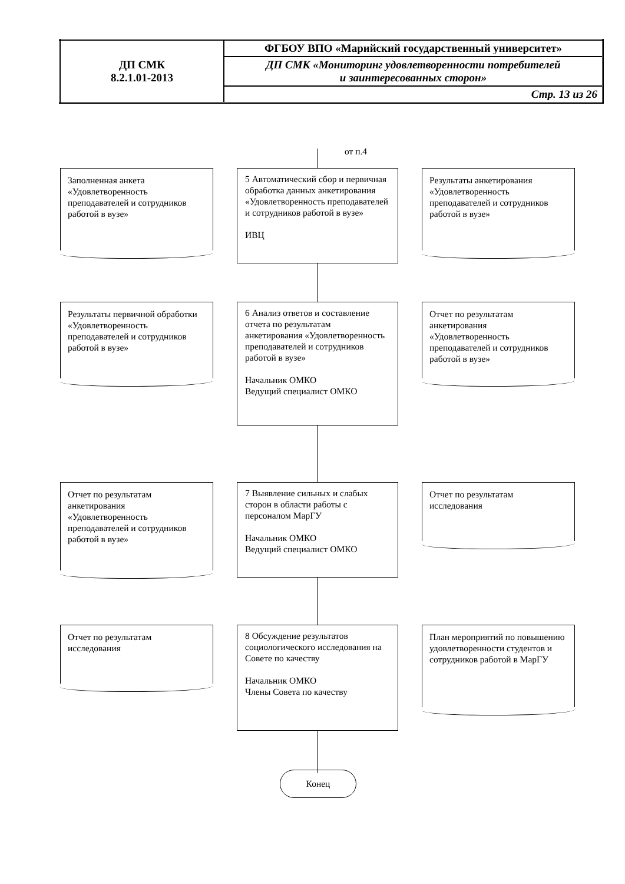| ДП СМК 8.2.1.01-2013 | ФГБОУ ВПО «Марийский государственный университет» |
| | ДП СМК «Мониторинг удовлетворенности потребителей и заинтересованных сторон» |
| | Стр. 13 из 26 |
от п.4
Заполненная анкета «Удовлетворенность преподавателей и сотрудников работой в вузе»
5 Автоматический сбор и первичная обработка данных анкетирования «Удовлетворенность преподавателей и сотрудников работой в вузе»
ИВЦ
Результаты анкетирования «Удовлетворенность преподавателей и сотрудников работой в вузе»
Результаты первичной обработки «Удовлетворенность преподавателей и сотрудников работой в вузе»
6 Анализ ответов и составление отчета по результатам анкетирования «Удовлетворенность преподавателей и сотрудников работой в вузе»
Начальник ОМКО
Ведущий специалист ОМКО
Отчет по результатам анкетирования «Удовлетворенность преподавателей и сотрудников работой в вузе»
Отчет по результатам анкетирования «Удовлетворенность преподавателей и сотрудников работой в вузе»
7 Выявление сильных и слабых сторон в области работы с персоналом МарГУ
Начальник ОМКО
Ведущий специалист ОМКО
Отчет по результатам исследования
Отчет по результатам исследования
8 Обсуждение результатов социологического исследования на Совете по качеству
Начальник ОМКО
Члены Совета по качеству
План мероприятий по повышению удовлетворенности студентов и сотрудников работой в МарГУ
Конец